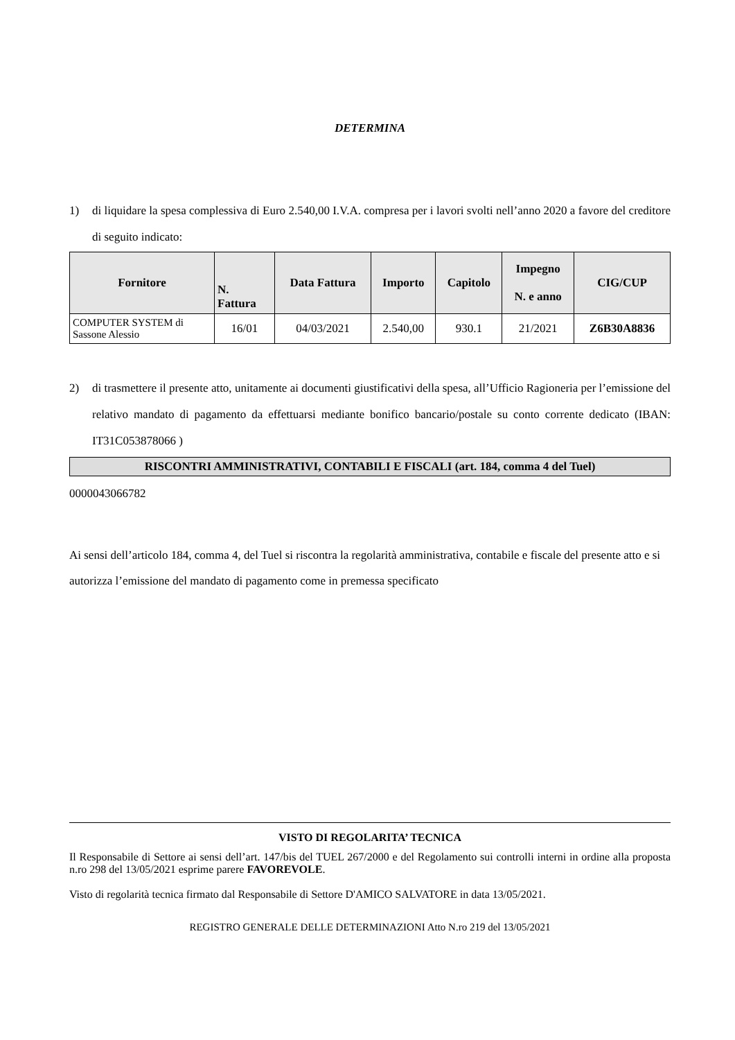DETERMINA
1) di liquidare la spesa complessiva di Euro 2.540,00 I.V.A. compresa per i lavori svolti nell’anno 2020 a favore del creditore di seguito indicato:
| Fornitore | N. Fattura | Data Fattura | Importo | Capitolo | Impegno N. e anno | CIG/CUP |
| --- | --- | --- | --- | --- | --- | --- |
| COMPUTER SYSTEM di Sassone Alessio | 16/01 | 04/03/2021 | 2.540,00 | 930.1 | 21/2021 | Z6B30A8836 |
2) di trasmettere il presente atto, unitamente ai documenti giustificativi della spesa, all’Ufficio Ragioneria per l’emissione del relativo mandato di pagamento da effettuarsi mediante bonifico bancario/postale su conto corrente dedicato (IBAN: IT31C053878066 )
RISCONTRI AMMINISTRATIVI, CONTABILI E FISCALI (art. 184, comma 4 del Tuel)
0000043066782
Ai sensi dell’articolo 184, comma 4, del Tuel si riscontra la regolarità amministrativa, contabile e fiscale del presente atto e si autorizza l’emissione del mandato di pagamento come in premessa specificato
VISTO DI REGOLARITA’ TECNICA
Il Responsabile di Settore ai sensi dell’art. 147/bis del TUEL 267/2000 e del Regolamento sui controlli interni in ordine alla proposta n.ro 298 del 13/05/2021 esprime parere FAVOREVOLE.
Visto di regolarità tecnica firmato dal Responsabile di Settore D'AMICO SALVATORE in data 13/05/2021.
REGISTRO GENERALE DELLE DETERMINAZIONI Atto N.ro 219 del 13/05/2021